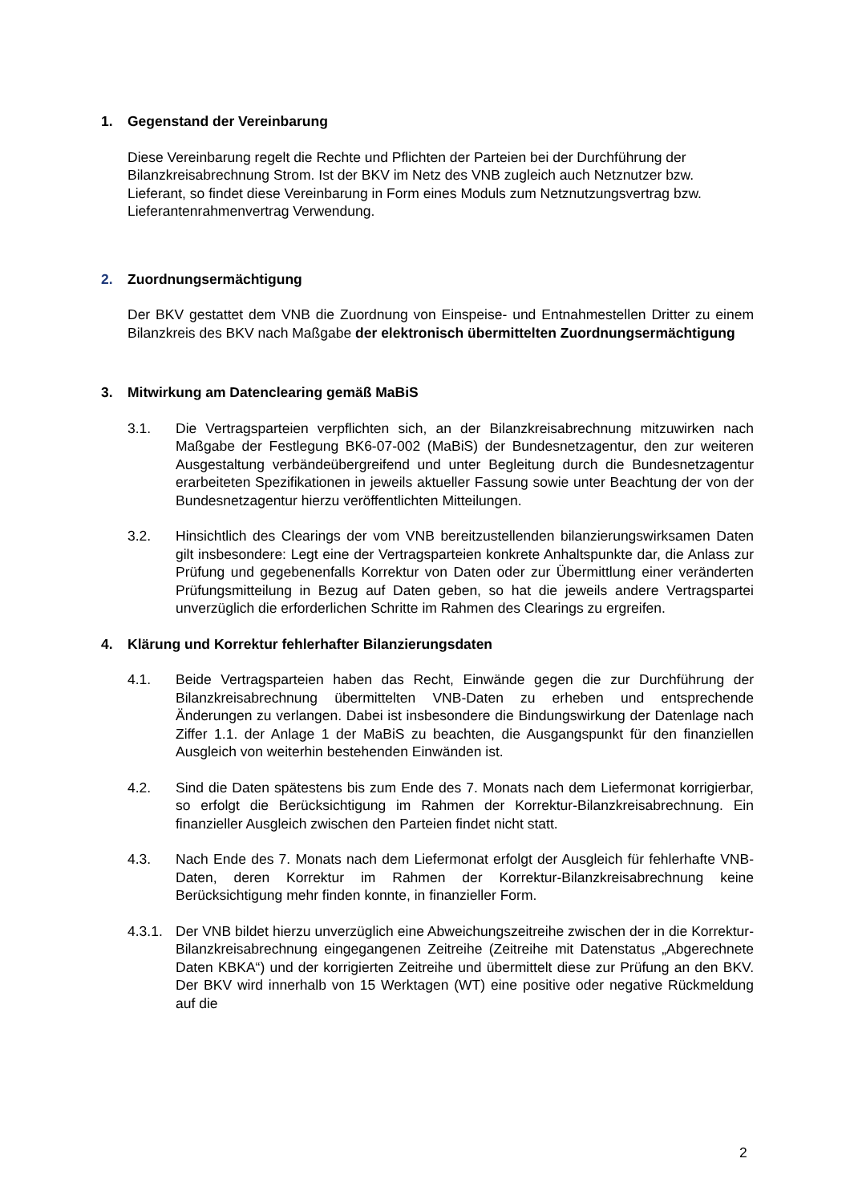1. Gegenstand der Vereinbarung
Diese Vereinbarung regelt die Rechte und Pflichten der Parteien bei der Durchführung der Bilanzkreisabrechnung Strom. Ist der BKV im Netz des VNB zugleich auch Netznutzer bzw. Lieferant, so findet diese Vereinbarung in Form eines Moduls zum Netznutzungsvertrag bzw. Lieferantenrahmenvertrag Verwendung.
2. Zuordnungsermächtigung
Der BKV gestattet dem VNB die Zuordnung von Einspeise- und Entnahmestellen Dritter zu einem Bilanzkreis des BKV nach Maßgabe der elektronisch übermittelten Zuordnungsermächtigung
3. Mitwirkung am Datenclearing gemäß MaBiS
3.1. Die Vertragsparteien verpflichten sich, an der Bilanzkreisabrechnung mitzuwirken nach Maßgabe der Festlegung BK6-07-002 (MaBiS) der Bundesnetzagentur, den zur weiteren Ausgestaltung verbändeübergreifend und unter Begleitung durch die Bundesnetzagentur erarbeiteten Spezifikationen in jeweils aktueller Fassung sowie unter Beachtung der von der Bundesnetzagentur hierzu veröffentlichten Mitteilungen.
3.2. Hinsichtlich des Clearings der vom VNB bereitzustellenden bilanzierungswirksamen Daten gilt insbesondere: Legt eine der Vertragsparteien konkrete Anhaltspunkte dar, die Anlass zur Prüfung und gegebenenfalls Korrektur von Daten oder zur Übermittlung einer veränderten Prüfungsmitteilung in Bezug auf Daten geben, so hat die jeweils andere Vertragspartei unverzüglich die erforderlichen Schritte im Rahmen des Clearings zu ergreifen.
4. Klärung und Korrektur fehlerhafter Bilanzierungsdaten
4.1. Beide Vertragsparteien haben das Recht, Einwände gegen die zur Durchführung der Bilanzkreisabrechnung übermittelten VNB-Daten zu erheben und entsprechende Änderungen zu verlangen. Dabei ist insbesondere die Bindungswirkung der Datenlage nach Ziffer 1.1. der Anlage 1 der MaBiS zu beachten, die Ausgangspunkt für den finanziellen Ausgleich von weiterhin bestehenden Einwänden ist.
4.2. Sind die Daten spätestens bis zum Ende des 7. Monats nach dem Liefermonat korrigierbar, so erfolgt die Berücksichtigung im Rahmen der Korrektur-Bilanzkreisabrechnung. Ein finanzieller Ausgleich zwischen den Parteien findet nicht statt.
4.3. Nach Ende des 7. Monats nach dem Liefermonat erfolgt der Ausgleich für fehlerhafte VNB-Daten, deren Korrektur im Rahmen der Korrektur-Bilanzkreisabrechnung keine Berücksichtigung mehr finden konnte, in finanzieller Form.
4.3.1. Der VNB bildet hierzu unverzüglich eine Abweichungszeitreihe zwischen der in die Korrektur-Bilanzkreisabrechnung eingegangenen Zeitreihe (Zeitreihe mit Datenstatus „Abgerechnete Daten KBKA“) und der korrigierten Zeitreihe und übermittelt diese zur Prüfung an den BKV. Der BKV wird innerhalb von 15 Werktagen (WT) eine positive oder negative Rückmeldung auf die
2